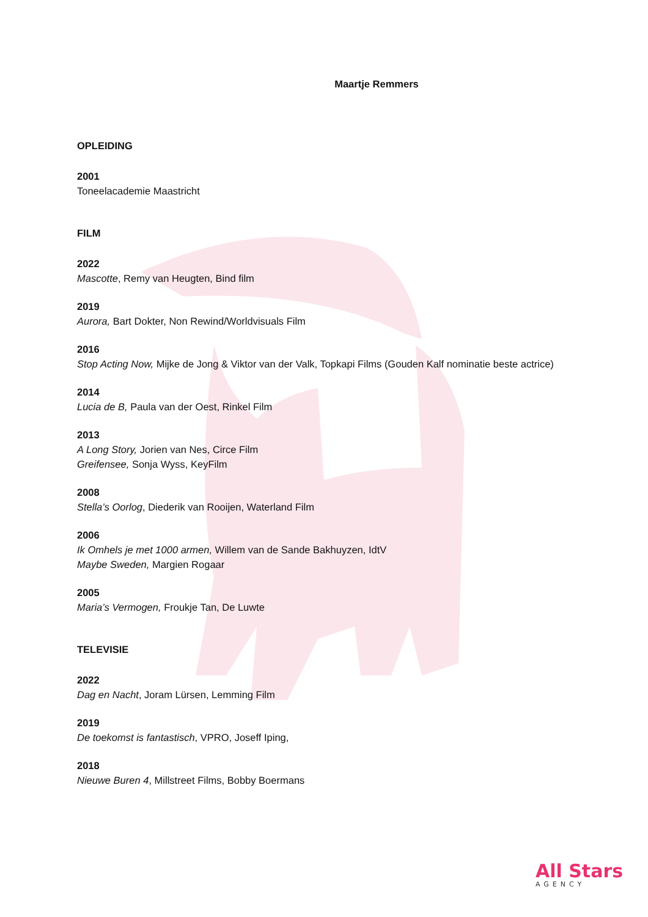Maartje Remmers
OPLEIDING
2001
Toneelacademie Maastricht
FILM
2022
Mascotte, Remy van Heugten, Bind film
2019
Aurora, Bart Dokter, Non Rewind/Worldvisuals Film
2016
Stop Acting Now, Mijke de Jong & Viktor van der Valk, Topkapi Films (Gouden Kalf nominatie beste actrice)
2014
Lucia de B, Paula van der Oest, Rinkel Film
2013
A Long Story, Jorien van Nes, Circe Film
Greifensee, Sonja Wyss, KeyFilm
2008
Stella’s Oorlog, Diederik van Rooijen, Waterland Film
2006
Ik Omhels je met 1000 armen, Willem van de Sande Bakhuyzen, IdtV
Maybe Sweden, Margien Rogaar
2005
Maria’s Vermogen, Froukje Tan, De Luwte
TELEVISIE
2022
Dag en Nacht, Joram Lürsen, Lemming Film
2019
De toekomst is fantastisch, VPRO, Joseff Iping,
2018
Nieuwe Buren 4, Millstreet Films, Bobby Boermans
All Stars
AGENCY